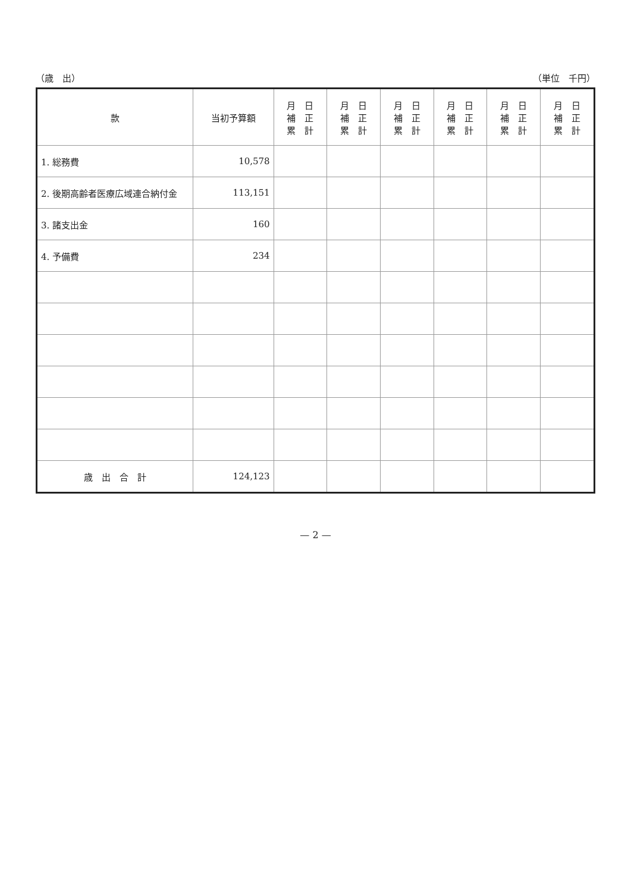（歳　出） （単位　千円）
| 款 | 当初予算額 | 月 日 補 正 累 計 | 月 日 補 正 累 計 | 月 日 補 正 累 計 | 月 日 補 正 累 計 | 月 日 補 正 累 計 | 月 日 補 正 累 計 |
| --- | --- | --- | --- | --- | --- | --- | --- |
| 1. 総務費 | 10,578 | | | | | | |
| 2. 後期高齢者医療広域連合納付金 | 113,151 | | | | | | |
| 3. 諸支出金 | 160 | | | | | | |
| 4. 予備費 | 234 | | | | | | |
| 歳 出 合 計 | 124,123 | | | | | | |
— 2 —